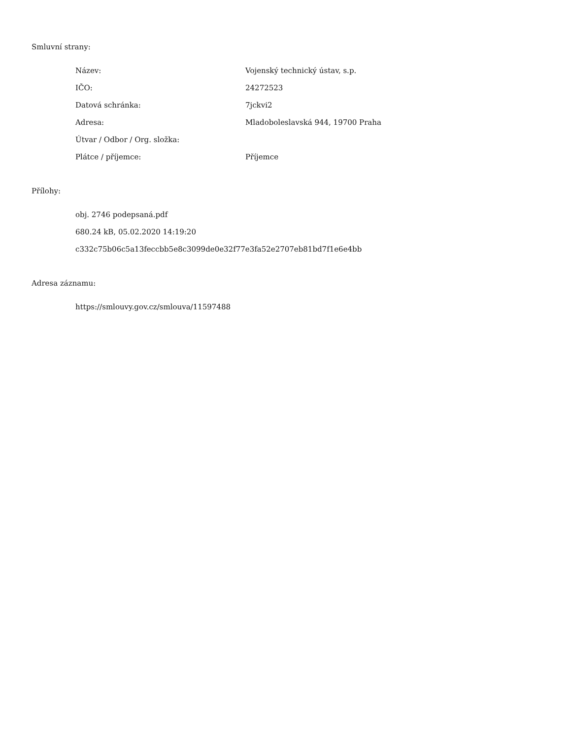Smluvní strany:
Název: Vojenský technický ústav, s.p.
IČO: 24272523
Datová schránka: 7jckvi2
Adresa: Mladoboleslavská 944, 19700 Praha
Útvar / Odbor / Org. složka:
Plátce / příjemce: Příjemce
Přílohy:
obj. 2746 podepsaná.pdf
680.24 kB, 05.02.2020 14:19:20
c332c75b06c5a13feccbb5e8c3099de0e32f77e3fa52e2707eb81bd7f1e6e4bb
Adresa záznamu:
https://smlouvy.gov.cz/smlouva/11597488